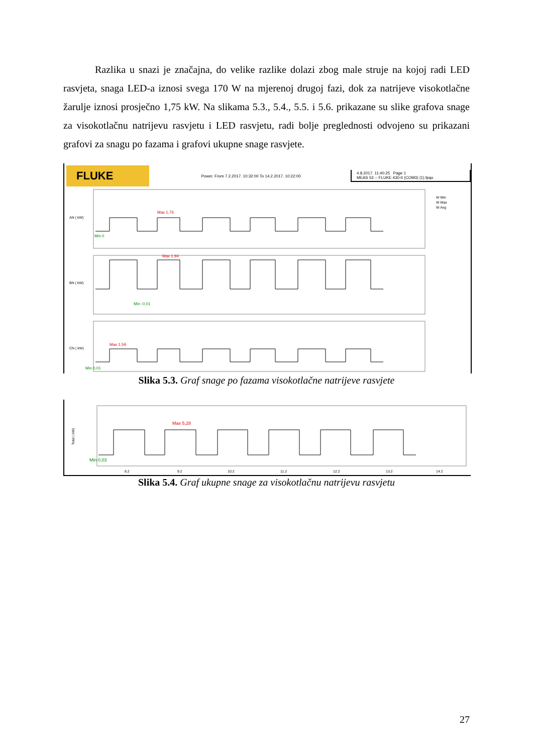Razlika u snazi je značajna, do velike razlike dolazi zbog male struje na kojoj radi LED rasvjeta, snaga LED-a iznosi svega 170 W na mjerenoj drugoj fazi, dok za natrijeve visokotlačne žarulje iznosi prosječno 1,75 kW. Na slikama 5.3., 5.4., 5.5. i 5.6. prikazane su slike grafova snage za visokotlačnu natrijevu rasvjetu i LED rasvjetu, radi bolje preglednosti odvojeno su prikazani grafovi za snagu po fazama i grafovi ukupne snage rasvjete.
FLUKE
Power. From 7.2.2017. 10:32:00 To 14.2.2017. 10:22:00
4.8.2017. 11:40:25 Page 1
MEAS 53 -- FLUKE 430-II (COM3) (1).fpqo
AN ( kW)
BN ( kW)
CN ( kW)
Max 1,76
Min 0
Max 1,94
Min -0,01
Max 1,59
Min 0,01
W Min
W Max
W Avg
Slika 5.3. Graf snage po fazama visokotlačne natrijeve rasvjete
Total ( kW)
Max 5,28
Min 0,03
8.2
9.2
10.2
11.2
12.2
13.2
14.2
Slika 5.4. Graf ukupne snage za visokotlačnu natrijevu rasvjetu
27